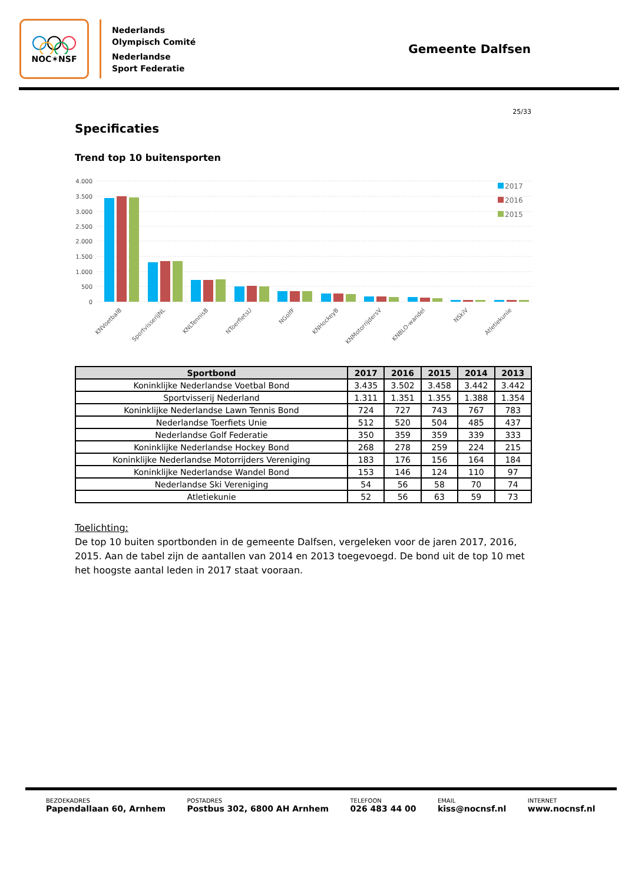NOC✶NSF
Nederlands
Olympisch Comité
Nederlandse
Sport Federatie
Gemeente Dalfsen
25/33
Specificaties
Trend top 10 buitensporten
4.000
3.500
3.000
2.500
2.000
1.500
1.000
500
0
2017
2016
2015
KNVoetbalB
SportvisserijNL
KNLTennisB
NToerfietsU
NGolfF
KNHockeyB
KNMotorrijdersV
KNBLO-wandel
NSkiV
Atletiekunie
| Sportbond | 2017 | 2016 | 2015 | 2014 | 2013 |
| --- | --- | --- | --- | --- | --- |
| Koninklijke Nederlandse Voetbal Bond | 3.435 | 3.502 | 3.458 | 3.442 | 3.442 |
| Sportvisserij Nederland | 1.311 | 1.351 | 1.355 | 1.388 | 1.354 |
| Koninklijke Nederlandse Lawn Tennis Bond | 724 | 727 | 743 | 767 | 783 |
| Nederlandse Toerfiets Unie | 512 | 520 | 504 | 485 | 437 |
| Nederlandse Golf Federatie | 350 | 359 | 359 | 339 | 333 |
| Koninklijke Nederlandse Hockey Bond | 268 | 278 | 259 | 224 | 215 |
| Koninklijke Nederlandse Motorrijders Vereniging | 183 | 176 | 156 | 164 | 184 |
| Koninklijke Nederlandse Wandel Bond | 153 | 146 | 124 | 110 | 97 |
| Nederlandse Ski Vereniging | 54 | 56 | 58 | 70 | 74 |
| Atletiekunie | 52 | 56 | 63 | 59 | 73 |
Toelichting:
De top 10 buiten sportbonden in de gemeente Dalfsen, vergeleken voor de jaren 2017, 2016, 2015. Aan de tabel zijn de aantallen van 2014 en 2013 toegevoegd. De bond uit de top 10 met het hoogste aantal leden in 2017 staat vooraan.
BEZOEKADRES
Papendallaan 60, Arnhem
POSTADRES
Postbus 302, 6800 AH Arnhem
TELEFOON
026 483 44 00
EMAIL
kiss@nocnsf.nl
INTERNET
www.nocnsf.nl